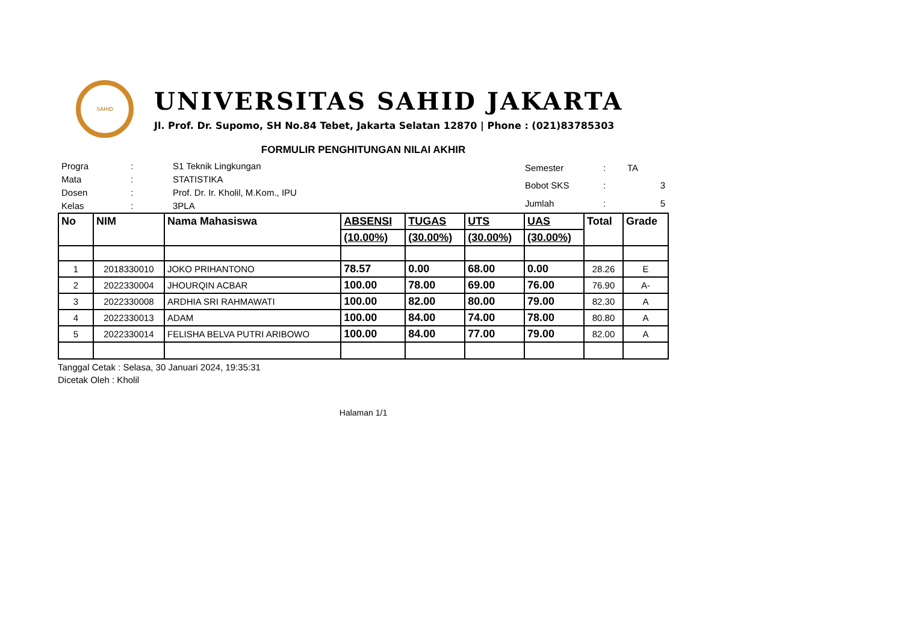SAHID
UNIVERSITAS SAHID JAKARTA
Jl. Prof. Dr. Supomo, SH No.84 Tebet, Jakarta Selatan 12870 | Phone : (021)83785303
FORMULIR PENGHITUNGAN NILAI AKHIR
| Progra | : | S1 Teknik Lingkungan |
| Mata | : | STATISTIKA |
| Dosen | : | Prof. Dr. Ir. Kholil, M.Kom., IPU |
| Kelas | : | 3PLA |
| Semester | : | TA |
| Bobot SKS | : | 3 |
| Jumlah | : | 5 |
| No | NIM | Nama Mahasiswa | ABSENSI | TUGAS | UTS | UAS | Total | Grade |
| --- | --- | --- | --- | --- | --- | --- | --- | --- |
| | | | (10.00%) | (30.00%) | (30.00%) | (30.00%) | | |
| 1 | 2018330010 | JOKO PRIHANTONO | 78.57 | 0.00 | 68.00 | 0.00 | 28.26 | E |
| 2 | 2022330004 | JHOURQIN ACBAR | 100.00 | 78.00 | 69.00 | 76.00 | 76.90 | A- |
| 3 | 2022330008 | ARDHIA SRI RAHMAWATI | 100.00 | 82.00 | 80.00 | 79.00 | 82.30 | A |
| 4 | 2022330013 | ADAM | 100.00 | 84.00 | 74.00 | 78.00 | 80.80 | A |
| 5 | 2022330014 | FELISHA BELVA PUTRI ARIBOWO | 100.00 | 84.00 | 77.00 | 79.00 | 82.00 | A |
Tanggal Cetak : Selasa, 30 Januari 2024, 19:35:31
Dicetak Oleh : Kholil
Halaman 1/1